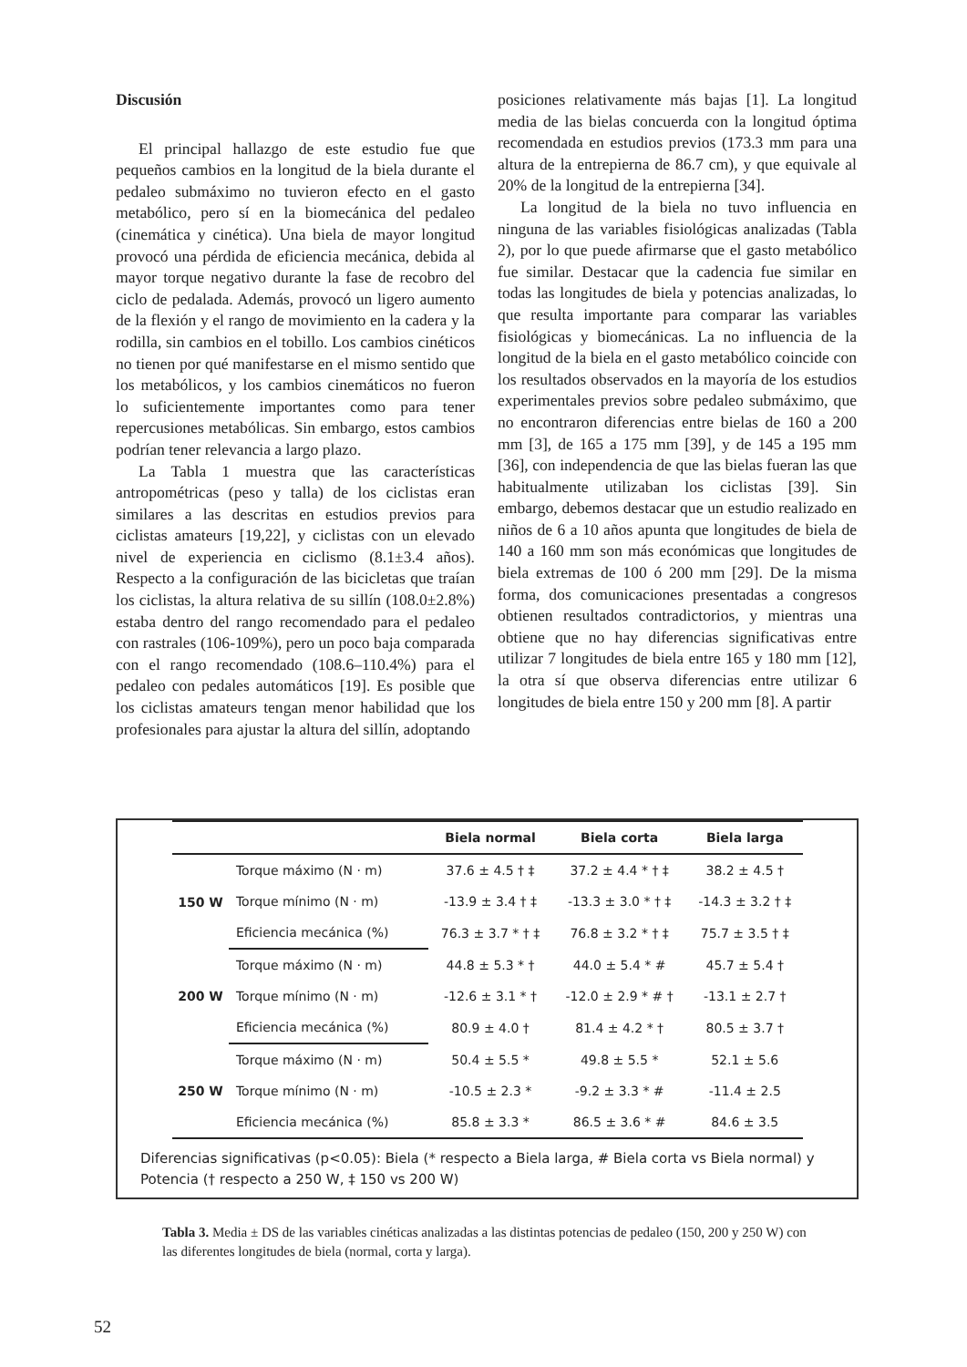Discusión
El principal hallazgo de este estudio fue que pequeños cambios en la longitud de la biela durante el pedaleo submáximo no tuvieron efecto en el gasto metabólico, pero sí en la biomecánica del pedaleo (cinemática y cinética). Una biela de mayor longitud provocó una pérdida de eficiencia mecánica, debida al mayor torque negativo durante la fase de recobro del ciclo de pedalada. Además, provocó un ligero aumento de la flexión y el rango de movimiento en la cadera y la rodilla, sin cambios en el tobillo. Los cambios cinéticos no tienen por qué manifestarse en el mismo sentido que los metabólicos, y los cambios cinemáticos no fueron lo suficientemente importantes como para tener repercusiones metabólicas. Sin embargo, estos cambios podrían tener relevancia a largo plazo.
La Tabla 1 muestra que las características antropométricas (peso y talla) de los ciclistas eran similares a las descritas en estudios previos para ciclistas amateurs [19,22], y ciclistas con un elevado nivel de experiencia en ciclismo (8.1±3.4 años). Respecto a la configuración de las bicicletas que traían los ciclistas, la altura relativa de su sillín (108.0±2.8%) estaba dentro del rango recomendado para el pedaleo con rastrales (106-109%), pero un poco baja comparada con el rango recomendado (108.6–110.4%) para el pedaleo con pedales automáticos [19]. Es posible que los ciclistas amateurs tengan menor habilidad que los profesionales para ajustar la altura del sillín, adoptando
posiciones relativamente más bajas [1]. La longitud media de las bielas concuerda con la longitud óptima recomendada en estudios previos (173.3 mm para una altura de la entrepierna de 86.7 cm), y que equivale al 20% de la longitud de la entrepierna [34].
La longitud de la biela no tuvo influencia en ninguna de las variables fisiológicas analizadas (Tabla 2), por lo que puede afirmarse que el gasto metabólico fue similar. Destacar que la cadencia fue similar en todas las longitudes de biela y potencias analizadas, lo que resulta importante para comparar las variables fisiológicas y biomecánicas. La no influencia de la longitud de la biela en el gasto metabólico coincide con los resultados observados en la mayoría de los estudios experimentales previos sobre pedaleo submáximo, que no encontraron diferencias entre bielas de 160 a 200 mm [3], de 165 a 175 mm [39], y de 145 a 195 mm [36], con independencia de que las bielas fueran las que habitualmente utilizaban los ciclistas [39]. Sin embargo, debemos destacar que un estudio realizado en niños de 6 a 10 años apunta que longitudes de biela de 140 a 160 mm son más económicas que longitudes de biela extremas de 100 ó 200 mm [29]. De la misma forma, dos comunicaciones presentadas a congresos obtienen resultados contradictorios, y mientras una obtiene que no hay diferencias significativas entre utilizar 7 longitudes de biela entre 165 y 180 mm [12], la otra sí que observa diferencias entre utilizar 6 longitudes de biela entre 150 y 200 mm [8]. A partir
| | | Biela normal | Biela corta | Biela larga |
| --- | --- | --- | --- | --- |
| 150 W | Torque máximo (N · m) | 37.6 ± 4.5 † ‡ | 37.2 ± 4.4 * † ‡ | 38.2 ± 4.5 † |
| | Torque mínimo (N · m) | -13.9 ± 3.4 † ‡ | -13.3 ± 3.0 * † ‡ | -14.3 ± 3.2 † ‡ |
| | Eficiencia mecánica (%) | 76.3 ± 3.7 * † ‡ | 76.8 ± 3.2 * † ‡ | 75.7 ± 3.5 † ‡ |
| 200 W | Torque máximo (N · m) | 44.8 ± 5.3 * † | 44.0 ± 5.4 * # | 45.7 ± 5.4 † |
| | Torque mínimo (N · m) | -12.6 ± 3.1 * † | -12.0 ± 2.9 * # † | -13.1 ± 2.7 † |
| | Eficiencia mecánica (%) | 80.9 ± 4.0 † | 81.4 ± 4.2 * † | 80.5 ± 3.7 † |
| 250 W | Torque máximo (N · m) | 50.4 ± 5.5 * | 49.8 ± 5.5 * | 52.1 ± 5.6 |
| | Torque mínimo (N · m) | -10.5 ± 2.3 * | -9.2 ± 3.3 * # | -11.4 ± 2.5 |
| | Eficiencia mecánica (%) | 85.8 ± 3.3 * | 86.5 ± 3.6 * # | 84.6 ± 3.5 |
Diferencias significativas (p<0.05): Biela (* respecto a Biela larga, # Biela corta vs Biela normal) y Potencia († respecto a 250 W, ‡ 150 vs 200 W)
Tabla 3. Media ± DS de las variables cinéticas analizadas a las distintas potencias de pedaleo (150, 200 y 250 W) con las diferentes longitudes de biela (normal, corta y larga).
52